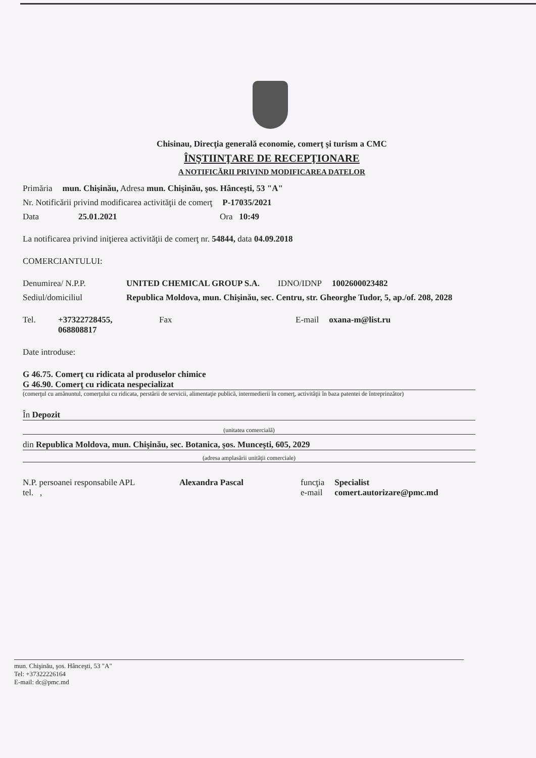Chisinau, Direcţia generală economie, comerţ şi turism a CMC
ÎNŞTIINŢARE DE RECEPŢIONARE
A NOTIFICĂRII PRIVIND MODIFICAREA DATELOR
Primăria mun. Chişinău, Adresa mun. Chişinău, şos. Hânceşti, 53 "A"
Nr. Notificării privind modificarea activităţii de comerţ
P-17035/2021
Data 25.01.2021 Ora 10:49
La notificarea privind iniţierea activităţii de comerţ nr. 54844, data 04.09.2018
COMERCIANTULUI:
Denumirea/ N.P.P. UNITED CHEMICAL GROUP S.A. IDNO/IDNP 1002600023482
Sediul/domiciliul Republica Moldova, mun. Chişinău, sec. Centru, str. Gheorghe Tudor, 5, ap./of. 208, 2028
Tel. +37322728455, 068808817
Fax E-mail oxana-m@list.ru
Date introduse:
G 46.75. Comerţ cu ridicata al produselor chimice
G 46.90. Comerţ cu ridicata nespecializat
(comerţul cu amănuntul, comerţului cu ridicata, perstării de servicii, alimentaţie publică, intermedierii în comerţ, activităţii în baza patentei de întreprinzător)
În Depozit
(unitatea comercială)
din Republica Moldova, mun. Chişinău, sec. Botanica, şos. Munceşti, 605, 2029
(adresa amplasării unităţii comerciale)
N.P. persoanei responsabile APL
tel. ,
Alexandra Pascal funcţia
e-mail
Specialist
comert.autorizare@pmc.md
mun. Chişinău, şos. Hânceşti, 53 "A"
Tel: +37322226164
E-mail: dc@pmc.md